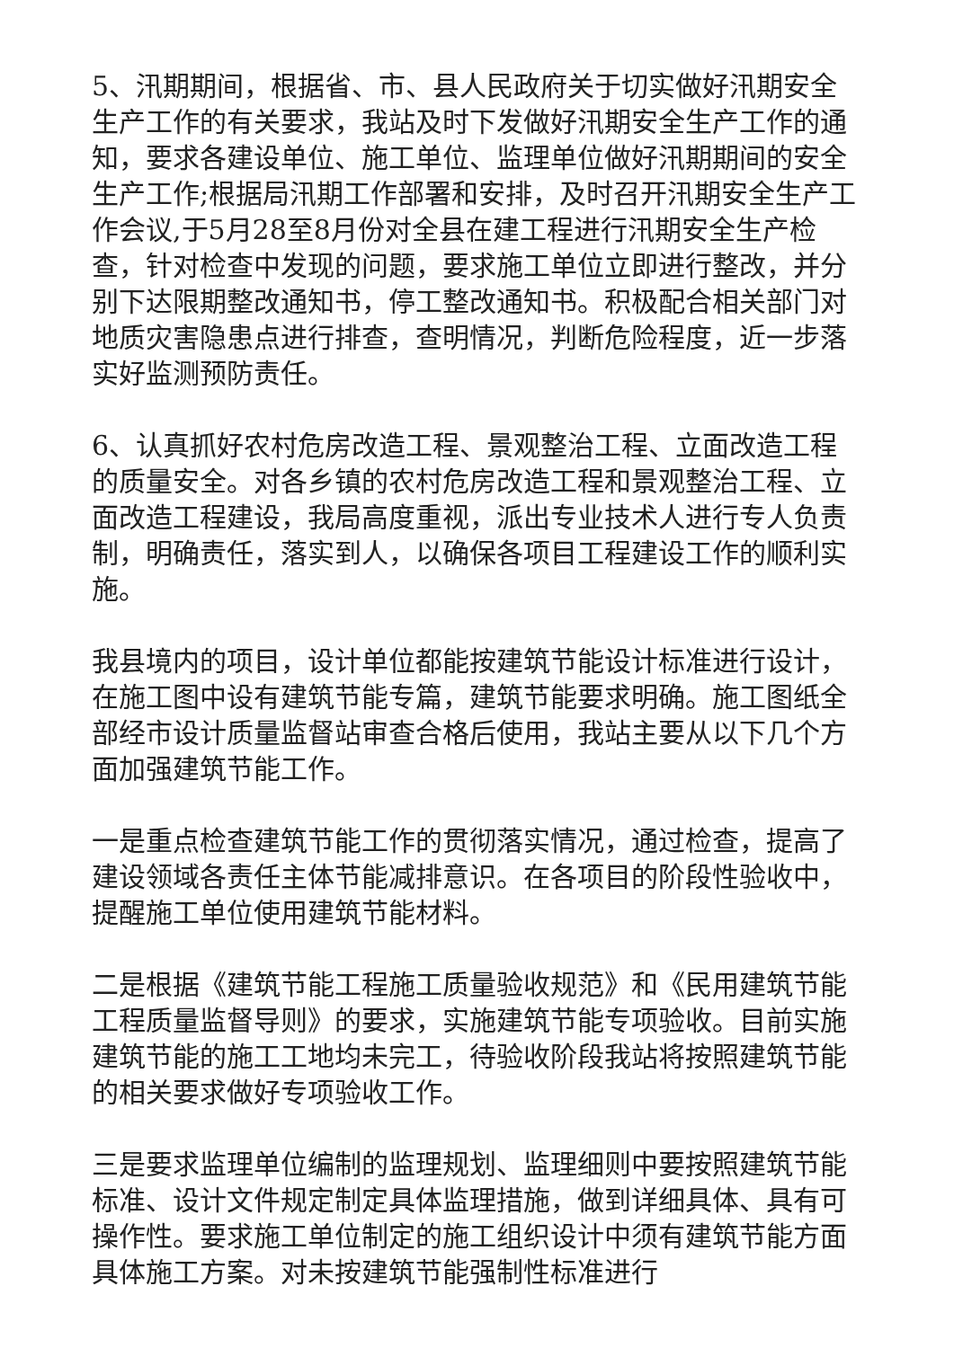5、汛期期间，根据省、市、县人民政府关于切实做好汛期安全生产工作的有关要求，我站及时下发做好汛期安全生产工作的通知，要求各建设单位、施工单位、监理单位做好汛期期间的安全生产工作;根据局汛期工作部署和安排，及时召开汛期安全生产工作会议,于5月28至8月份对全县在建工程进行汛期安全生产检查，针对检查中发现的问题，要求施工单位立即进行整改，并分别下达限期整改通知书，停工整改通知书。积极配合相关部门对地质灾害隐患点进行排查，查明情况，判断危险程度，近一步落实好监测预防责任。
6、认真抓好农村危房改造工程、景观整治工程、立面改造工程的质量安全。对各乡镇的农村危房改造工程和景观整治工程、立面改造工程建设，我局高度重视，派出专业技术人进行专人负责制，明确责任，落实到人，以确保各项目工程建设工作的顺利实施。
我县境内的项目，设计单位都能按建筑节能设计标准进行设计，在施工图中设有建筑节能专篇，建筑节能要求明确。施工图纸全部经市设计质量监督站审查合格后使用，我站主要从以下几个方面加强建筑节能工作。
一是重点检查建筑节能工作的贯彻落实情况，通过检查，提高了建设领域各责任主体节能减排意识。在各项目的阶段性验收中，提醒施工单位使用建筑节能材料。
二是根据《建筑节能工程施工质量验收规范》和《民用建筑节能工程质量监督导则》的要求，实施建筑节能专项验收。目前实施建筑节能的施工工地均未完工，待验收阶段我站将按照建筑节能的相关要求做好专项验收工作。
三是要求监理单位编制的监理规划、监理细则中要按照建筑节能标准、设计文件规定制定具体监理措施，做到详细具体、具有可操作性。要求施工单位制定的施工组织设计中须有建筑节能方面具体施工方案。对未按建筑节能强制性标准进行